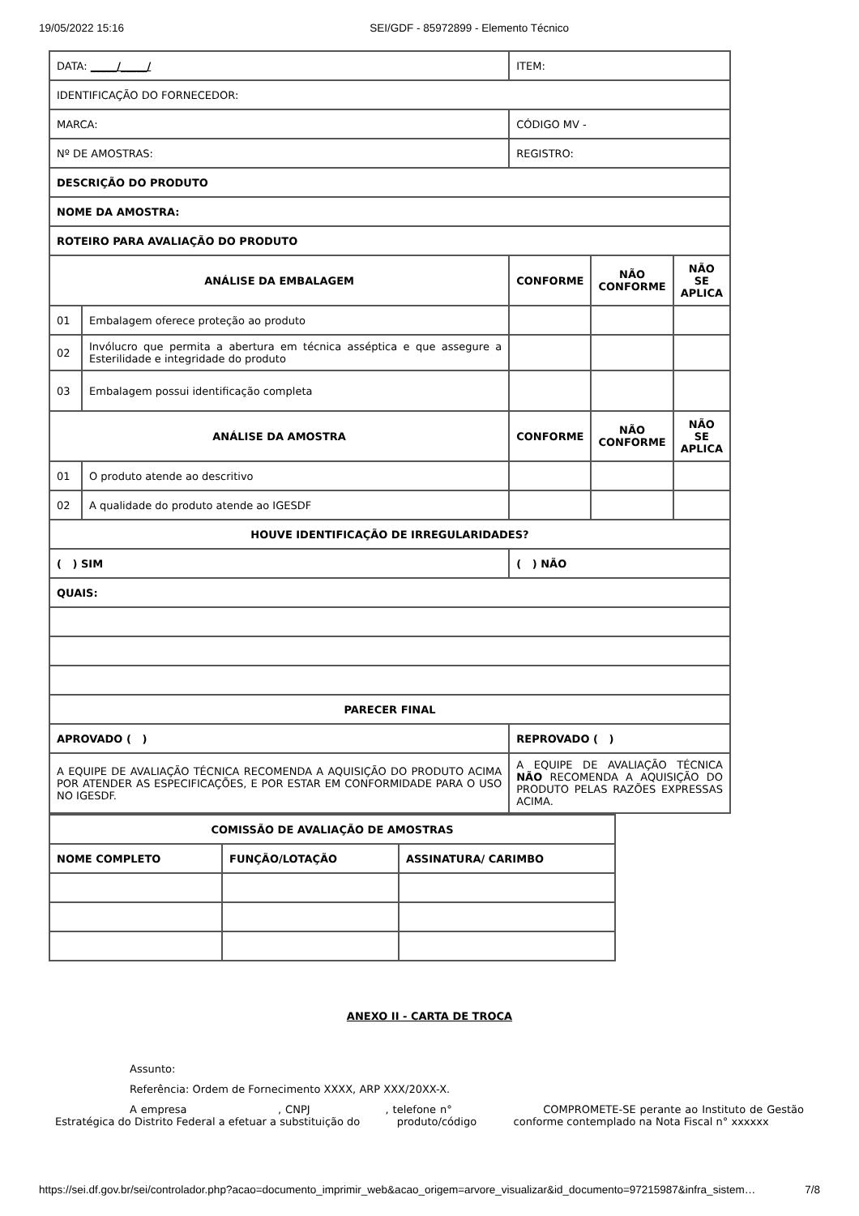19/05/2022 15:16 SEI/GDF - 85972899 - Elemento Técnico
| DATA: _____/_____/ | | ITEM: | | |
| IDENTIFICAÇÃO DO FORNECEDOR: | | | | |
| MARCA: | | CÓDIGO MV - | | |
| Nº DE AMOSTRAS: | | REGISTRO: | | |
| DESCRIÇÃO DO PRODUTO | | | | |
| NOME DA AMOSTRA: | | | | |
| ROTEIRO PARA AVALIAÇÃO DO PRODUTO | | | | |
| ANÁLISE DA EMBALAGEM | | CONFORME | NÃO CONFORME | NÃO SE APLICA |
| 01 | Embalagem oferece proteção ao produto | | | |
| 02 | Invólucro que permita a abertura em técnica asséptica e que assegure a Esterilidade e integridade do produto | | | |
| 03 | Embalagem possui identificação completa | | | |
| ANÁLISE DA AMOSTRA | | CONFORME | NÃO CONFORME | NÃO SE APLICA |
| 01 | O produto atende ao descritivo | | | |
| 02 | A qualidade do produto atende ao IGESDF | | | |
| HOUVE IDENTIFICAÇÃO DE IRREGULARIDADES? | | | | |
| ( ) SIM | | ( ) NÃO | | |
| QUAIS: | | | | |
| PARECER FINAL | | | | |
| APROVADO ( ) | | REPROVADO ( ) | | |
| A EQUIPE DE AVALIAÇÃO TÉCNICA RECOMENDA A AQUISIÇÃO DO PRODUTO ACIMA POR ATENDER AS ESPECIFICAÇÕES, E POR ESTAR EM CONFORMIDADE PARA O USO NO IGESDF. | | A EQUIPE DE AVALIAÇÃO TÉCNICA NÃO RECOMENDA A AQUISIÇÃO DO PRODUTO PELAS RAZÕES EXPRESSAS ACIMA. | | |
| COMISSÃO DE AVALIAÇÃO DE AMOSTRAS | | |
| --- | --- | --- |
| NOME COMPLETO | FUNÇÃO/LOTAÇÃO | ASSINATURA/ CARIMBO |
ANEXO II - CARTA DE TROCA
Assunto:
Referência: Ordem de Fornecimento XXXX, ARP XXX/20XX-X.
A empresa , CNPJ , telefone n° COMPROMETE-SE perante ao Instituto de Gestão Estratégica do Distrito Federal a efetuar a substituição do produto/código conforme contemplado na Nota Fiscal n° xxxxxx
https://sei.df.gov.br/sei/controlador.php?acao=documento_imprimir_web&acao_origem=arvore_visualizar&id_documento=97215987&infra_sistem… 7/8